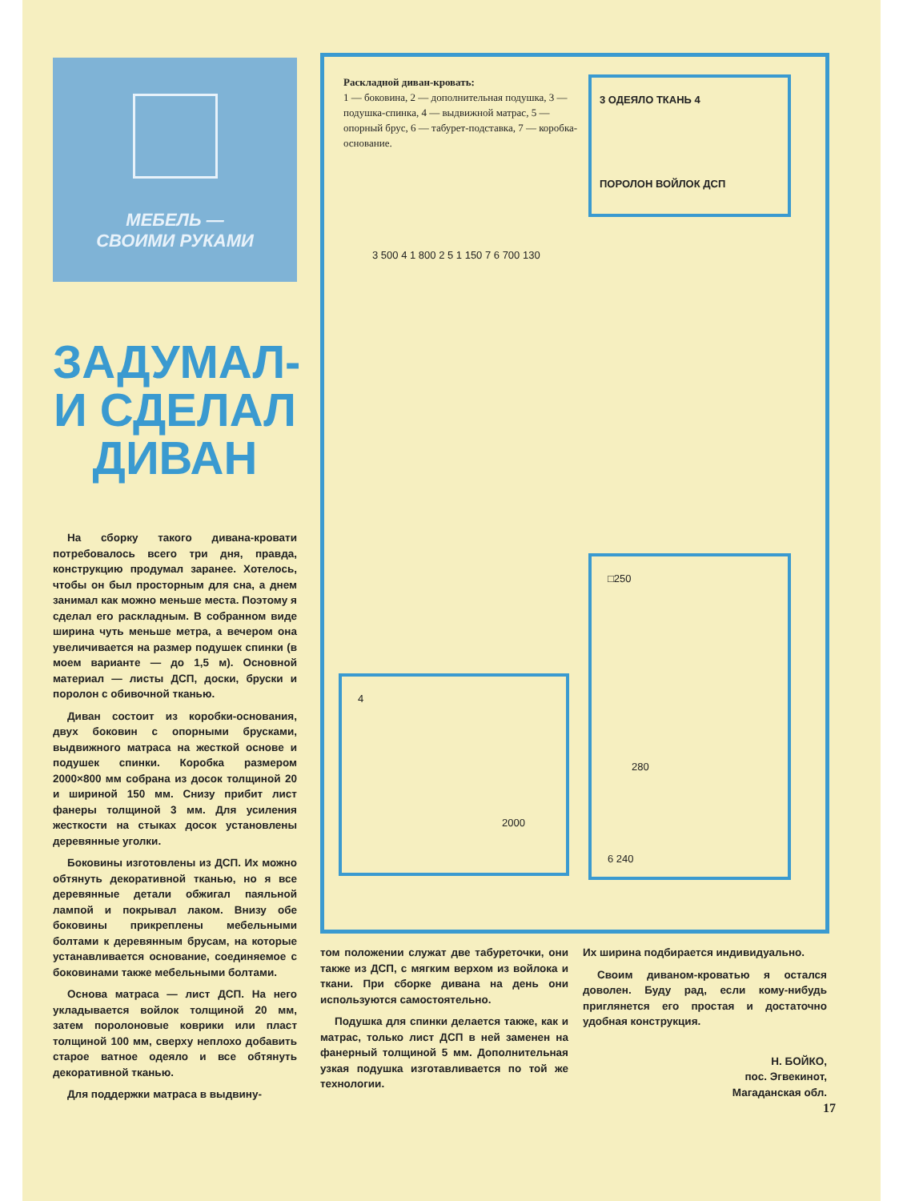МЕБЕЛЬ —
СВОИМИ РУКАМИ
ЗАДУМАЛ-
И СДЕЛАЛ
ДИВАН
На сборку такого дивана-кровати потребовалось всего три дня, правда, конструкцию продумал заранее. Хотелось, чтобы он был просторным для сна, а днем занимал как можно меньше места. Поэтому я сделал его раскладным. В собранном виде ширина чуть меньше метра, а вечером она увеличивается на размер подушек спинки (в моем варианте — до 1,5 м). Основной материал — листы ДСП, доски, бруски и поролон с обивочной тканью.
Диван состоит из коробки-основания, двух боковин с опорными брусками, выдвижного матраса на жесткой основе и подушек спинки. Коробка размером 2000×800 мм собрана из досок толщиной 20 и шириной 150 мм. Снизу прибит лист фанеры толщиной 3 мм. Для усиления жесткости на стыках досок установлены деревянные уголки.
Боковины изготовлены из ДСП. Их можно обтянуть декоративной тканью, но я все деревянные детали обжигал паяльной лампой и покрывал лаком. Внизу обе боковины прикреплены мебельными болтами к деревянным брусам, на которые устанавливается основание, соединяемое с боковинами также мебельными болтами.
Основа матраса — лист ДСП. На него укладывается войлок толщиной 20 мм, затем поролоновые коврики или пласт толщиной 100 мм, сверху неплохо добавить старое ватное одеяло и все обтянуть декоративной тканью.
Для поддержки матраса в выдвину-
Раскладной диван-кровать:
1 — боковина, 2 — дополнительная подушка, 3 — подушка-спинка, 4 — выдвижной матрас, 5 — опорный брус, 6 — табурет-подставка, 7 — коробка-основание.
3 ОДЕЯЛО ТКАНЬ 4
ПОРОЛОН ВОЙЛОК ДСП
3 500 4 1 800 2 5 1 150 7 6 700 130
4
2000
□250
280
6 240
том положении служат две табуреточки, они также из ДСП, с мягким верхом из войлока и ткани. При сборке дивана на день они используются самостоятельно.
Подушка для спинки делается также, как и матрас, только лист ДСП в ней заменен на фанерный толщиной 5 мм. Дополнительная узкая подушка изготавливается по той же технологии.
Их ширина подбирается индивидуально.
Своим диваном-кроватью я остался доволен. Буду рад, если кому-нибудь приглянется его простая и достаточно удобная конструкция.
Н. БОЙКО,
пос. Эгвекинот,
Магаданская обл.
17